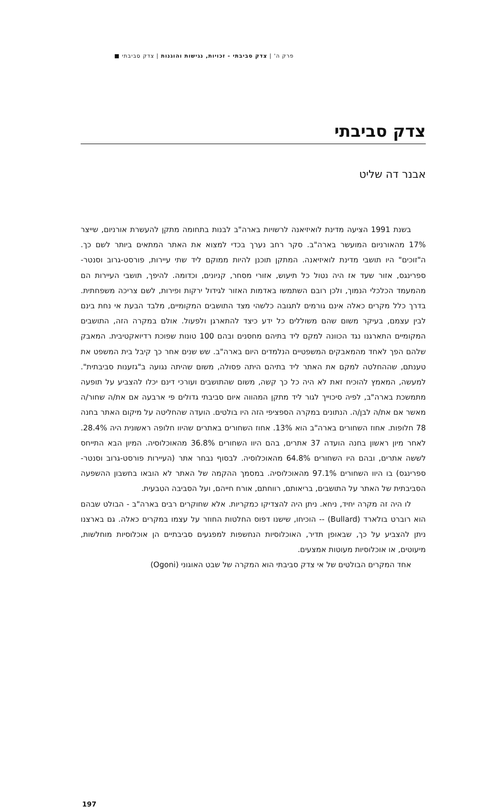פרק ה' | צדק סביבתי - זכויות, נגישות והוגנות | צדק סביבתי ■
צדק סביבתי
אבנר דה שליט
בשנת 1991 הציעה מדינת לואיזיאנה לרשויות בארה"ב לבנות בתחומה מתקן להעשרת אורניום, שייצר 17% מהאורניום המועשר בארה"ב. סקר רחב נערך בכדי למצוא את האתר המתאים ביותר לשם כך. ה"זוכים" היו תושבי מדינת לואיזיאנה. המתקן תוכנן להיות ממוקם ליד שתי עיירות, פורסט-גרוב וסנטר-ספרינגס, אזור שעד אז היה נטול כל תיעוש, אזורי מסחר, קניונים, וכדומה. להיפך, תושבי העיירות הם מהמעמד הכלכלי הנמוך, ולכן רובם השתמשו באדמות האזור לגידול ירקות ופירות, לשם צריכה משפחתית. בדרך כלל מקרים כאלה אינם גורמים לתגובה כלשהי מצד התושבים המקומיים, מלבד הבעת אי נחת בינם לבין עצמם, בעיקר משום שהם משוללים כל ידע כיצד להתארגן ולפעול. אולם במקרה הזה, התושבים המקומיים התארגנו נגד הכוונה למקם ליד בתיהם מחסנים ובהם 100 טונות שפוכת רדיואקטיבית. המאבק שלהם הפך לאחד מהמאבקים המשפטיים הנלמדים היום בארה"ב. שש שנים אחר כך קיבל בית המשפט את טענתם, שההחלטה למקם את האתר ליד בתיהם היתה פסולה, משום שהיתה נגועה ב"גזענות סביבתית". למעשה, המאמץ להוכיח זאת לא היה כל כך קשה, משום שהתושבים ועורכי דינם יכלו להצביע על תופעה מתמשכת בארה"ב, לפיה סיכוייך לגור ליד מתקן המהווה איום סביבתי גדולים פי ארבעה אם את/ה שחור/ה מאשר אם את/ה לבן/ה. הנתונים במקרה הספציפי הזה היו בולטים. הועדה שהחליטה על מיקום האתר בחנה 78 חלופות. אחוז השחורים בארה"ב הוא 13%. אחוז השחורים באתרים שהיוו חלופה ראשונית היה 28.4%. לאחר מיון ראשון בחנה הועדה 37 אתרים, בהם היוו השחורים 36.8% מהאוכלוסיה. המיון הבא התייחס לששה אתרים, ובהם היו השחורים 64.8% מהאוכלוסיה. לבסוף נבחר אתר (העיירות פורסט-גרוב וסנטר-ספרינגס) בו היוו השחורים 97.1% מהאוכלוסיה. במסמך ההקמה של האתר לא הובאו בחשבון ההשפעה הסביבתית של האתר על התושבים, בריאותם, רווחתם, אורח חייהם, ועל הסביבה הטבעית.
לו היה זה מקרה יחיד, ניחא. ניתן היה להצדיקו כמקריות. אלא שחוקרים רבים בארה"ב - הבולט שבהם הוא רוברט בולארד (Bullard) -- הוכיחו, שישנו דפוס החלטות החוזר על עצמו במקרים כאלה. גם בארצנו ניתן להצביע על כך, שבאופן תדיר, האוכלוסיות הנחשפות למפגעים סביבתיים הן אוכלוסיות מוחלשות, מיעוטים, או אוכלוסיות מעוטות אמצעים.
אחד המקרים הבולטים של אי צדק סביבתי הוא המקרה של שבט האוגוני (Ogoni)
197